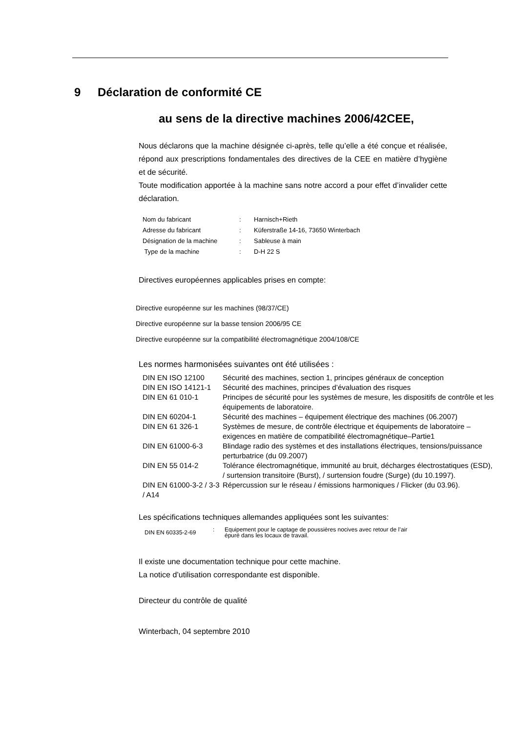9 Déclaration de conformité CE
au sens de la directive machines 2006/42CEE,
Nous déclarons que la machine désignée ci-après, telle qu’elle a été conçue et réalisée, répond aux prescriptions fondamentales des directives de la CEE en matière d’hygiène et de sécurité.
Toute modification apportée à la machine sans notre accord a pour effet d’invalider cette déclaration.
| Nom du fabricant | : | Harnisch+Rieth |
| Adresse du fabricant | : | Küferstraße 14-16, 73650 Winterbach |
| Désignation de la machine | : | Sableuse à main |
| Type de la machine | : | D-H 22 S |
Directives européennes applicables prises en compte:
Directive européenne sur les machines (98/37/CE)
Directive européenne sur la basse tension 2006/95 CE
Directive européenne sur la compatibilité électromagnétique 2004/108/CE
Les normes harmonisées suivantes ont été utilisées :
| DIN EN ISO 12100 | Sécurité des machines, section 1, principes généraux de conception |
| DIN EN ISO 14121-1 | Sécurité des machines, principes d’évaluation des risques |
| DIN EN 61 010-1 | Principes de sécurité pour les systèmes de mesure, les dispositifs de contrôle et les équipements de laboratoire. |
| DIN EN 60204-1 | Sécurité des machines – équipement électrique des machines (06.2007) |
| DIN EN 61 326-1 | Systèmes de mesure, de contrôle électrique et équipements de laboratoire – exigences en matière de compatibilité électromagnétique–Partie1 |
| DIN EN 61000-6-3 | Blindage radio des systèmes et des installations électriques, tensions/puissance perturbatrice (du 09.2007) |
| DIN EN 55 014-2 | Tolérance électromagnétique, immunité au bruit, décharges électrostatiques (ESD), / surtension transitoire (Burst), / surtension foudre (Surge) (du 10.1997). |
| DIN EN 61000-3-2 / 3-3 / A14 | Répercussion sur le réseau / émissions harmoniques / Flicker (du 03.96). |
Les spécifications techniques allemandes appliquées sont les suivantes:
| DIN EN 60335-2-69 | : | Equipement pour le captage de poussières nocives avec retour de l’air épuré dans les locaux de travail. |
Il existe une documentation technique pour cette machine.
La notice d’utilisation correspondante est disponible.
Directeur du contrôle de qualité
Winterbach, 04 septembre 2010